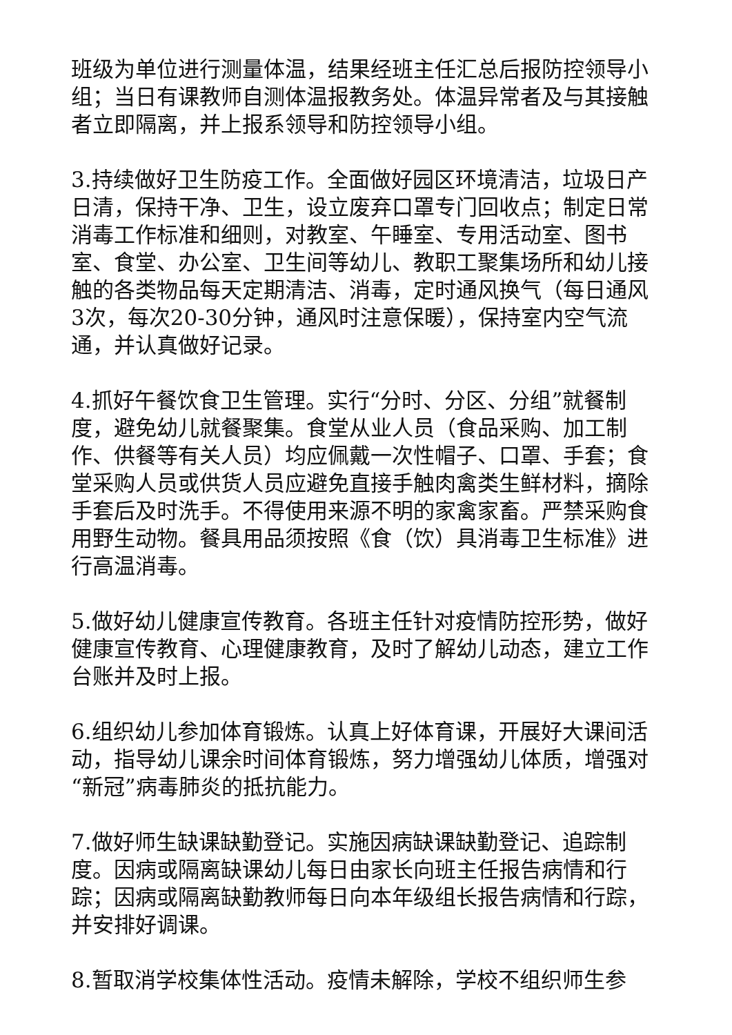班级为单位进行测量体温，结果经班主任汇总后报防控领导小组；当日有课教师自测体温报教务处。体温异常者及与其接触者立即隔离，并上报系领导和防控领导小组。
3.持续做好卫生防疫工作。全面做好园区环境清洁，垃圾日产日清，保持干净、卫生，设立废弃口罩专门回收点；制定日常消毒工作标准和细则，对教室、午睡室、专用活动室、图书室、食堂、办公室、卫生间等幼儿、教职工聚集场所和幼儿接触的各类物品每天定期清洁、消毒，定时通风换气（每日通风3次，每次20-30分钟，通风时注意保暖），保持室内空气流通，并认真做好记录。
4.抓好午餐饮食卫生管理。实行“分时、分区、分组”就餐制度，避免幼儿就餐聚集。食堂从业人员（食品采购、加工制作、供餐等有关人员）均应佩戴一次性帽子、口罩、手套；食堂采购人员或供货人员应避免直接手触肉禽类生鲜材料，摘除手套后及时洗手。不得使用来源不明的家禽家畜。严禁采购食用野生动物。餐具用品须按照《食（饮）具消毒卫生标准》进行高温消毒。
5.做好幼儿健康宣传教育。各班主任针对疫情防控形势，做好健康宣传教育、心理健康教育，及时了解幼儿动态，建立工作台账并及时上报。
6.组织幼儿参加体育锻炼。认真上好体育课，开展好大课间活动，指导幼儿课余时间体育锻炼，努力增强幼儿体质，增强对“新冠”病毒肺炎的抵抗能力。
7.做好师生缺课缺勤登记。实施因病缺课缺勤登记、追踪制度。因病或隔离缺课幼儿每日由家长向班主任报告病情和行踪；因病或隔离缺勤教师每日向本年级组长报告病情和行踪，并安排好调课。
8.暂取消学校集体性活动。疫情未解除，学校不组织师生参